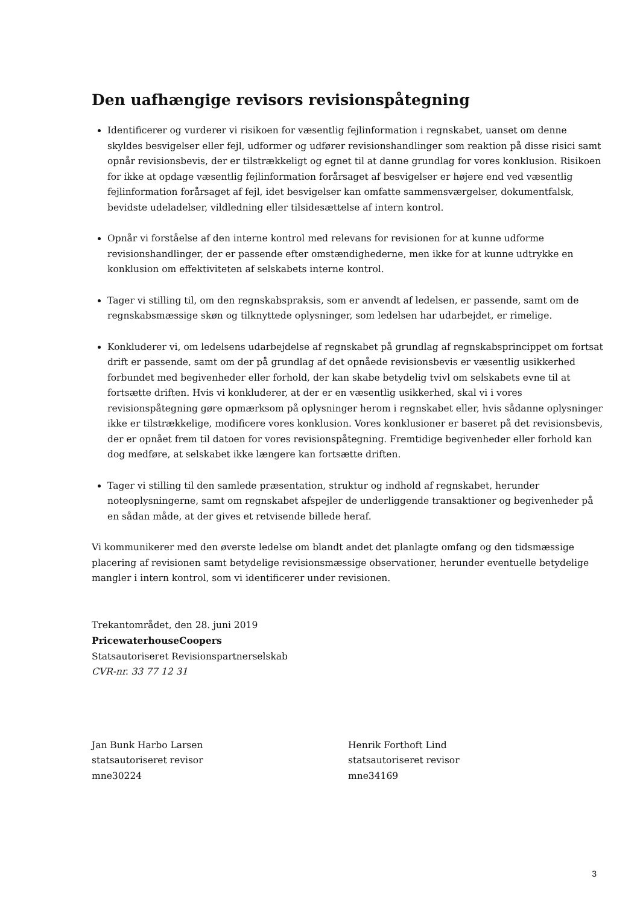Den uafhængige revisors revisionspåtegning
Identificerer og vurderer vi risikoen for væsentlig fejlinformation i regnskabet, uanset om denne skyldes besvigelser eller fejl, udformer og udfører revisionshandlinger som reaktion på disse risici samt opnår revisionsbevis, der er tilstrækkeligt og egnet til at danne grundlag for vores konklusion. Risikoen for ikke at opdage væsentlig fejlinformation forårsaget af besvigelser er højere end ved væsentlig fejlinformation forårsaget af fejl, idet besvigelser kan omfatte sammensværgelser, dokumentfalsk, bevidste udeladelser, vildledning eller tilsidesættelse af intern kontrol.
Opnår vi forståelse af den interne kontrol med relevans for revisionen for at kunne udforme revisionshandlinger, der er passende efter omstændighederne, men ikke for at kunne udtrykke en konklusion om effektiviteten af selskabets interne kontrol.
Tager vi stilling til, om den regnskabspraksis, som er anvendt af ledelsen, er passende, samt om de regnskabsmæssige skøn og tilknyttede oplysninger, som ledelsen har udarbejdet, er rimelige.
Konkluderer vi, om ledelsens udarbejdelse af regnskabet på grundlag af regnskabsprincippet om fortsat drift er passende, samt om der på grundlag af det opnåede revisionsbevis er væsentlig usikkerhed forbundet med begivenheder eller forhold, der kan skabe betydelig tvivl om selskabets evne til at fortsætte driften. Hvis vi konkluderer, at der er en væsentlig usikkerhed, skal vi i vores revisionspåtegning gøre opmærksom på oplysninger herom i regnskabet eller, hvis sådanne oplysninger ikke er tilstrækkelige, modificere vores konklusion. Vores konklusioner er baseret på det revisionsbevis, der er opnået frem til datoen for vores revisionspåtegning. Fremtidige begivenheder eller forhold kan dog medføre, at selskabet ikke længere kan fortsætte driften.
Tager vi stilling til den samlede præsentation, struktur og indhold af regnskabet, herunder noteoplysningerne, samt om regnskabet afspejler de underliggende transaktioner og begivenheder på en sådan måde, at der gives et retvisende billede heraf.
Vi kommunikerer med den øverste ledelse om blandt andet det planlagte omfang og den tidsmæssige placering af revisionen samt betydelige revisionsmæssige observationer, herunder eventuelle betydelige mangler i intern kontrol, som vi identificerer under revisionen.
Trekantområdet, den 28. juni 2019
PricewaterhouseCoopers
Statsautoriseret Revisionspartnerselskab
CVR-nr. 33 77 12 31
Jan Bunk Harbo Larsen
statsautoriseret revisor
mne30224
Henrik Forthoft Lind
statsautoriseret revisor
mne34169
3